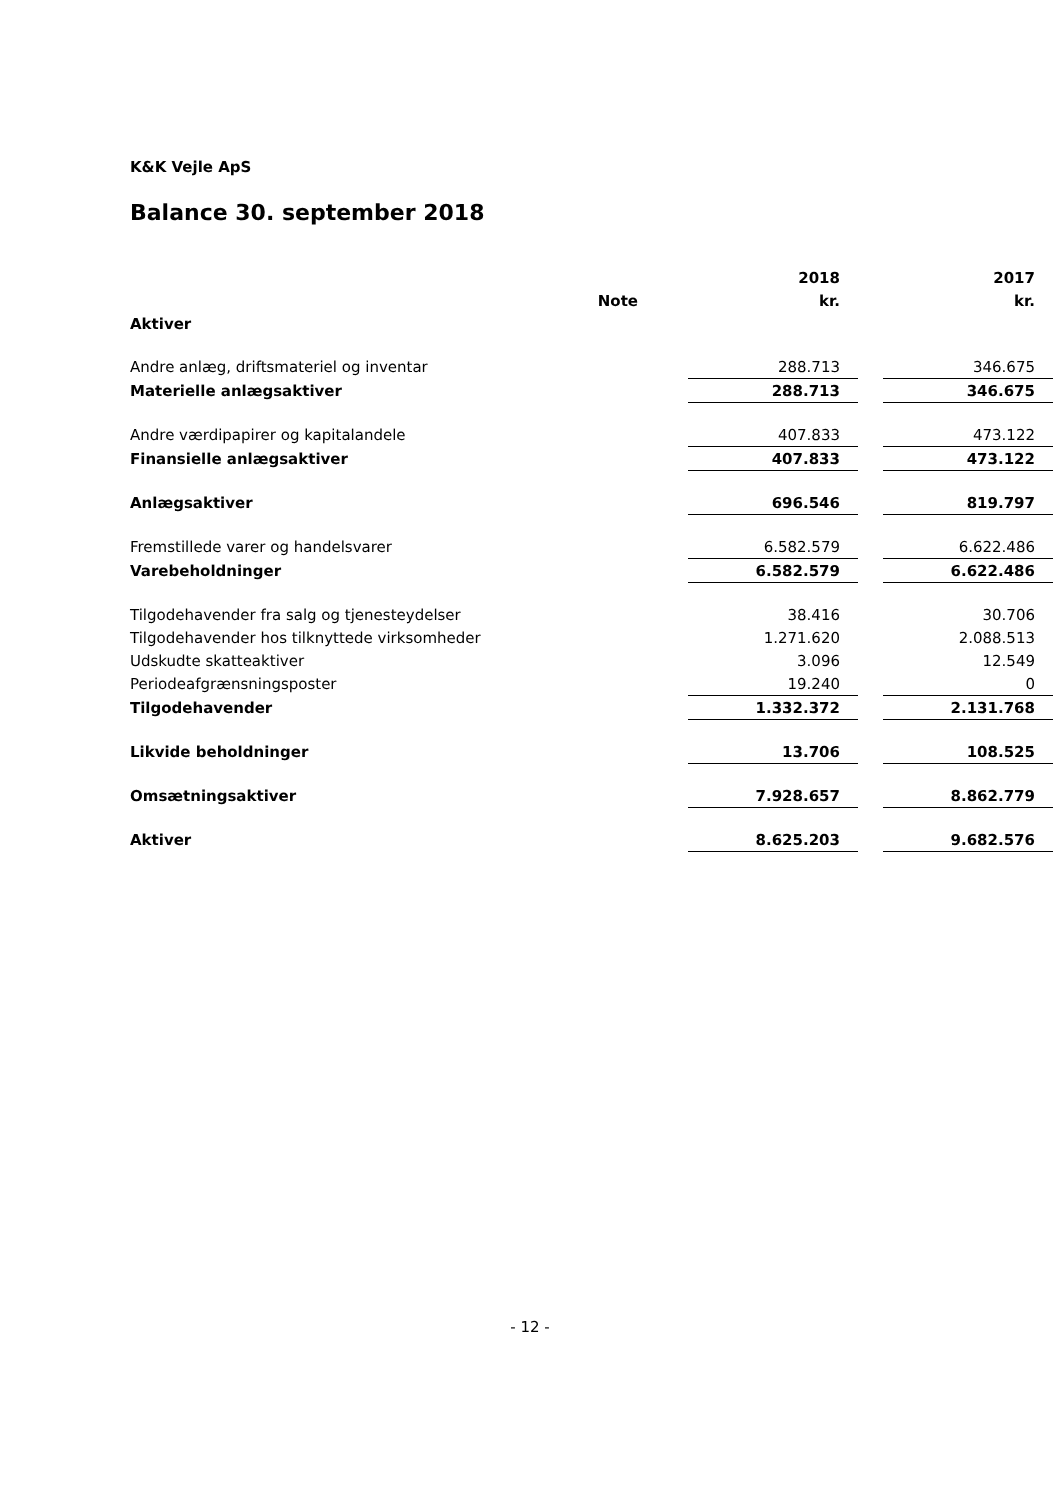K&K Vejle ApS
Balance 30. september 2018
| | | | 2018 | | 2017 |
| --- | --- | --- | --- | --- | --- |
| | Note | | kr. | | kr. |
| Aktiver | | | | | |
| Andre anlæg, driftsmateriel og inventar | | | 288.713 | | 346.675 |
| Materielle anlægsaktiver | | | 288.713 | | 346.675 |
| Andre værdipapirer og kapitalandele | | | 407.833 | | 473.122 |
| Finansielle anlægsaktiver | | | 407.833 | | 473.122 |
| Anlægsaktiver | | | 696.546 | | 819.797 |
| Fremstillede varer og handelsvarer | | | 6.582.579 | | 6.622.486 |
| Varebeholdninger | | | 6.582.579 | | 6.622.486 |
| Tilgodehavender fra salg og tjenesteydelser | | | 38.416 | | 30.706 |
| Tilgodehavender hos tilknyttede virksomheder | | | 1.271.620 | | 2.088.513 |
| Udskudte skatteaktiver | | | 3.096 | | 12.549 |
| Periodeafgrænsningsposter | | | 19.240 | | 0 |
| Tilgodehavender | | | 1.332.372 | | 2.131.768 |
| Likvide beholdninger | | | 13.706 | | 108.525 |
| Omsætningsaktiver | | | 7.928.657 | | 8.862.779 |
| Aktiver | | | 8.625.203 | | 9.682.576 |
- 12 -